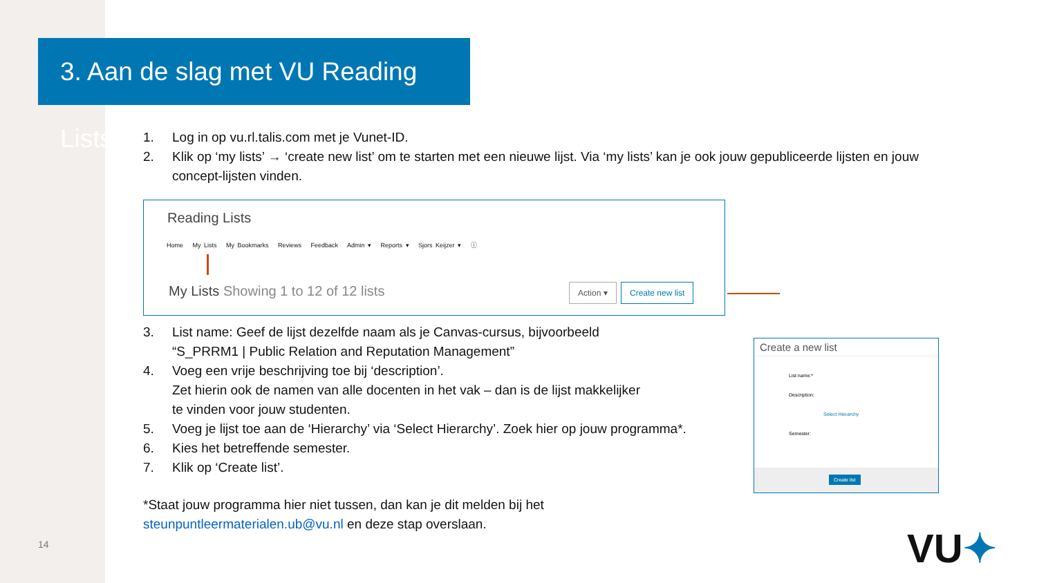3. Aan de slag met VU Reading Lists
1. Log in op vu.rl.talis.com met je Vunet-ID.
2. Klik op ‘my lists’ → ‘create new list’ om te starten met een nieuwe lijst. Via ‘my lists’ kan je ook jouw gepubliceerde lijsten en jouw concept-lijsten vinden.
Reading Lists
Home My Lists My Bookmarks Reviews Feedback Admin ▾ Reports ▾ Sjors Keijzer ▾ ⓘ
My Lists Showing 1 to 12 of 12 lists
Action ▾ Create new list
3. List name: Geef de lijst dezelfde naam als je Canvas-cursus, bijvoorbeeld
“S_PRRM1 | Public Relation and Reputation Management”
4. Voeg een vrije beschrijving toe bij ‘description’.
Zet hierin ook de namen van alle docenten in het vak – dan is de lijst makkelijker
te vinden voor jouw studenten.
5. Voeg je lijst toe aan de ‘Hierarchy’ via ‘Select Hierarchy’. Zoek hier op jouw programma*.
6. Kies het betreffende semester.
7. Klik op ‘Create list’.
*Staat jouw programma hier niet tussen, dan kan je dit melden bij het
steunpuntleermaterialen.ub@vu.nl en deze stap overslaan.
Create a new list
List name:*
Description:
Select Hierarchy
Semester:
Create list
14 VU✦